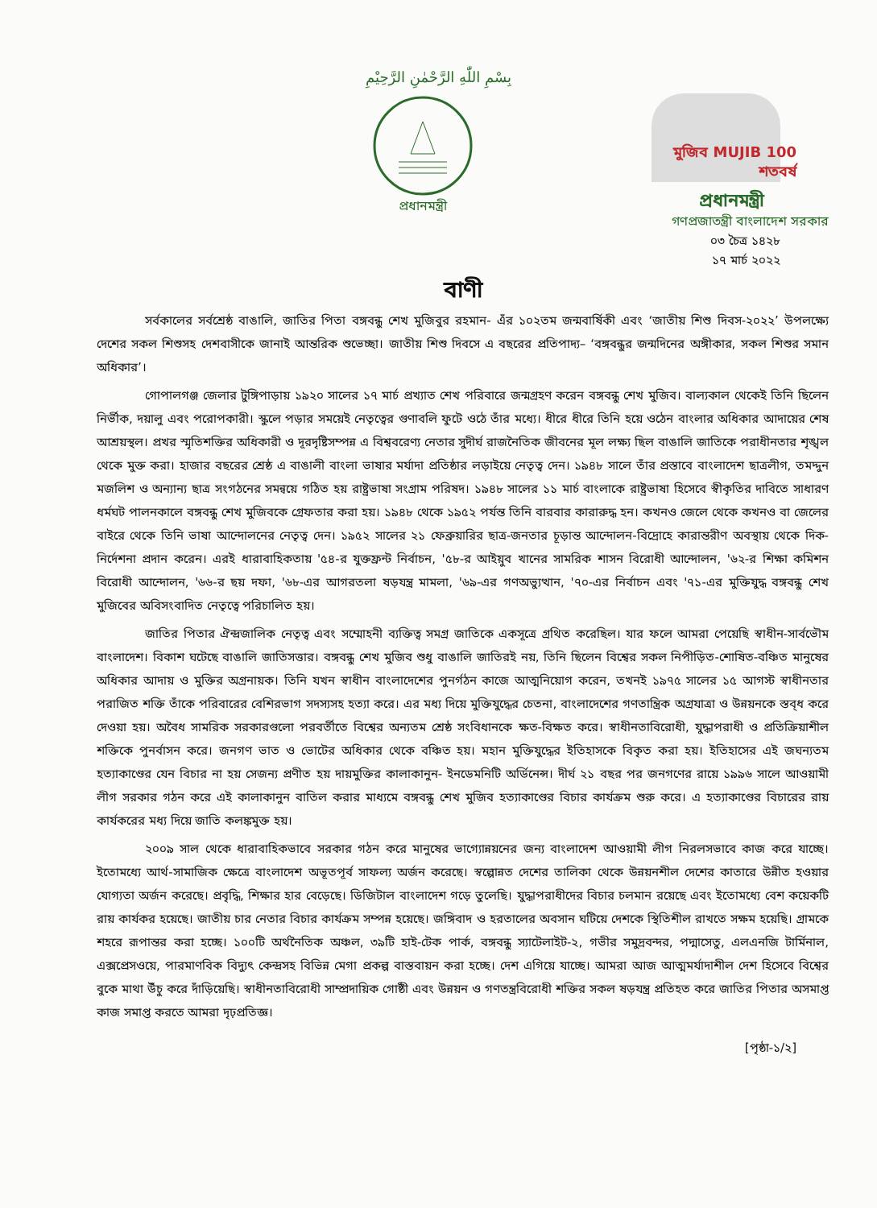بِسْمِ اللّٰهِ الرَّحْمٰنِ الرَّحِيْمِ
প্রধানমন্ত্রী
মুজিব MUJIB 100 শতবর্ষ
প্রধানমন্ত্রী
গণপ্রজাতন্ত্রী বাংলাদেশ সরকার
০৩ চৈত্র ১৪২৮
১৭ মার্চ ২০২২
বাণী
সর্বকালের সর্বশ্রেষ্ঠ বাঙালি, জাতির পিতা বঙ্গবন্ধু শেখ মুজিবুর রহমান- এঁর ১০২তম জন্মবার্ষিকী এবং ‘জাতীয় শিশু দিবস-২০২২’ উপলক্ষ্যে দেশের সকল শিশুসহ দেশবাসীকে জানাই আন্তরিক শুভেচ্ছা। জাতীয় শিশু দিবসে এ বছরের প্রতিপাদ্য– ‘বঙ্গবন্ধুর জন্মদিনের অঙ্গীকার, সকল শিশুর সমান অধিকার’।
গোপালগঞ্জ জেলার টুঙ্গিপাড়ায় ১৯২০ সালের ১৭ মার্চ প্রখ্যাত শেখ পরিবারে জন্মগ্রহণ করেন বঙ্গবন্ধু শেখ মুজিব। বাল্যকাল থেকেই তিনি ছিলেন নির্ভীক, দয়ালু এবং পরোপকারী। স্কুলে পড়ার সময়েই নেতৃত্বের গুণাবলি ফুটে ওঠে তাঁর মধ্যে। ধীরে ধীরে তিনি হয়ে ওঠেন বাংলার অধিকার আদায়ের শেষ আশ্রয়স্থল। প্রখর স্মৃতিশক্তির অধিকারী ও দূরদৃষ্টিসম্পন্ন এ বিশ্ববরেণ্য নেতার সুদীর্ঘ রাজনৈতিক জীবনের মূল লক্ষ্য ছিল বাঙালি জাতিকে পরাধীনতার শৃঙ্খল থেকে মুক্ত করা। হাজার বছরের শ্রেষ্ঠ এ বাঙালী বাংলা ভাষার মর্যাদা প্রতিষ্ঠার লড়াইয়ে নেতৃত্ব দেন। ১৯৪৮ সালে তাঁর প্রস্তাবে বাংলাদেশ ছাত্রলীগ, তমদ্দুন মজলিশ ও অন্যান্য ছাত্র সংগঠনের সমন্বয়ে গঠিত হয় রাষ্ট্রভাষা সংগ্রাম পরিষদ। ১৯৪৮ সালের ১১ মার্চ বাংলাকে রাষ্ট্রভাষা হিসেবে স্বীকৃতির দাবিতে সাধারণ ধর্মঘট পালনকালে বঙ্গবন্ধু শেখ মুজিবকে গ্রেফতার করা হয়। ১৯৪৮ থেকে ১৯৫২ পর্যন্ত তিনি বারবার কারারুদ্ধ হন। কখনও জেলে থেকে কখনও বা জেলের বাইরে থেকে তিনি ভাষা আন্দোলনের নেতৃত্ব দেন। ১৯৫২ সালের ২১ ফেব্রুয়ারির ছাত্র-জনতার চূড়ান্ত আন্দোলন-বিদ্রোহে কারান্তরীণ অবস্থায় থেকে দিক-নির্দেশনা প্রদান করেন। এরই ধারাবাহিকতায় '৫৪-র যুক্তফ্রন্ট নির্বাচন, '৫৮-র আইয়ুব খানের সামরিক শাসন বিরোধী আন্দোলন, '৬২-র শিক্ষা কমিশন বিরোধী আন্দোলন, '৬৬-র ছয় দফা, '৬৮-এর আগরতলা ষড়যন্ত্র মামলা, '৬৯-এর গণঅভ্যুত্থান, '৭০-এর নির্বাচন এবং '৭১-এর মুক্তিযুদ্ধ বঙ্গবন্ধু শেখ মুজিবের অবিসংবাদিত নেতৃত্বে পরিচালিত হয়।
জাতির পিতার ঐন্দ্রজালিক নেতৃত্ব এবং সম্মোহনী ব্যক্তিত্ব সমগ্র জাতিকে একসূত্রে গ্রথিত করেছিল। যার ফলে আমরা পেয়েছি স্বাধীন-সার্বভৌম বাংলাদেশ। বিকাশ ঘটেছে বাঙালি জাতিসত্তার। বঙ্গবন্ধু শেখ মুজিব শুধু বাঙালি জাতিরই নয়, তিনি ছিলেন বিশ্বের সকল নিপীড়িত-শোষিত-বঞ্চিত মানুষের অধিকার আদায় ও মুক্তির অগ্রনায়ক। তিনি যখন স্বাধীন বাংলাদেশের পুনর্গঠন কাজে আত্মনিয়োগ করেন, তখনই ১৯৭৫ সালের ১৫ আগস্ট স্বাধীনতার পরাজিত শক্তি তাঁকে পরিবারের বেশিরভাগ সদস্যসহ হত্যা করে। এর মধ্য দিয়ে মুক্তিযুদ্ধের চেতনা, বাংলাদেশের গণতান্ত্রিক অগ্রযাত্রা ও উন্নয়নকে স্তব্ধ করে দেওয়া হয়। অবৈধ সামরিক সরকারগুলো পরবর্তীতে বিশ্বের অন্যতম শ্রেষ্ঠ সংবিধানকে ক্ষত-বিক্ষত করে। স্বাধীনতাবিরোধী, যুদ্ধাপরাধী ও প্রতিক্রিয়াশীল শক্তিকে পুনর্বাসন করে। জনগণ ভাত ও ভোটের অধিকার থেকে বঞ্চিত হয়। মহান মুক্তিযুদ্ধের ইতিহাসকে বিকৃত করা হয়। ইতিহাসের এই জঘন্যতম হত্যাকাণ্ডের যেন বিচার না হয় সেজন্য প্রণীত হয় দায়মুক্তির কালাকানুন- ইনডেমনিটি অর্ডিনেন্স। দীর্ঘ ২১ বছর পর জনগণের রায়ে ১৯৯৬ সালে আওয়ামী লীগ সরকার গঠন করে এই কালাকানুন বাতিল করার মাধ্যমে বঙ্গবন্ধু শেখ মুজিব হত্যাকাণ্ডের বিচার কার্যক্রম শুরু করে। এ হত্যাকাণ্ডের বিচারের রায় কার্যকরের মধ্য দিয়ে জাতি কলঙ্কমুক্ত হয়।
২০০৯ সাল থেকে ধারাবাহিকভাবে সরকার গঠন করে মানুষের ভাগ্যোন্নয়নের জন্য বাংলাদেশ আওয়ামী লীগ নিরলসভাবে কাজ করে যাচ্ছে। ইতোমধ্যে আর্থ-সামাজিক ক্ষেত্রে বাংলাদেশ অভূতপূর্ব সাফল্য অর্জন করেছে। স্বল্পোন্নত দেশের তালিকা থেকে উন্নয়নশীল দেশের কাতারে উন্নীত হওয়ার যোগ্যতা অর্জন করেছে। প্রবৃদ্ধি, শিক্ষার হার বেড়েছে। ডিজিটাল বাংলাদেশ গড়ে তুলেছি। যুদ্ধাপরাধীদের বিচার চলমান রয়েছে এবং ইতোমধ্যে বেশ কয়েকটি রায় কার্যকর হয়েছে। জাতীয় চার নেতার বিচার কার্যক্রম সম্পন্ন হয়েছে। জঙ্গিবাদ ও হরতালের অবসান ঘটিয়ে দেশকে স্থিতিশীল রাখতে সক্ষম হয়েছি। গ্রামকে শহরে রূপান্তর করা হচ্ছে। ১০০টি অর্থনৈতিক অঞ্চল, ৩৯টি হাই-টেক পার্ক, বঙ্গবন্ধু স্যাটেলাইট-২, গভীর সমুদ্রবন্দর, পদ্মাসেতু, এলএনজি টার্মিনাল, এক্সপ্রেসওয়ে, পারমাণবিক বিদ্যুৎ কেন্দ্রসহ বিভিন্ন মেগা প্রকল্প বাস্তবায়ন করা হচ্ছে। দেশ এগিয়ে যাচ্ছে। আমরা আজ আত্মমর্যাদাশীল দেশ হিসেবে বিশ্বের বুকে মাথা উঁচু করে দাঁড়িয়েছি। স্বাধীনতাবিরোধী সাম্প্রদায়িক গোষ্ঠী এবং উন্নয়ন ও গণতন্ত্রবিরোধী শক্তির সকল ষড়যন্ত্র প্রতিহত করে জাতির পিতার অসমাপ্ত কাজ সমাপ্ত করতে আমরা দৃঢ়প্রতিজ্ঞ।
[পৃষ্ঠা-১/২]